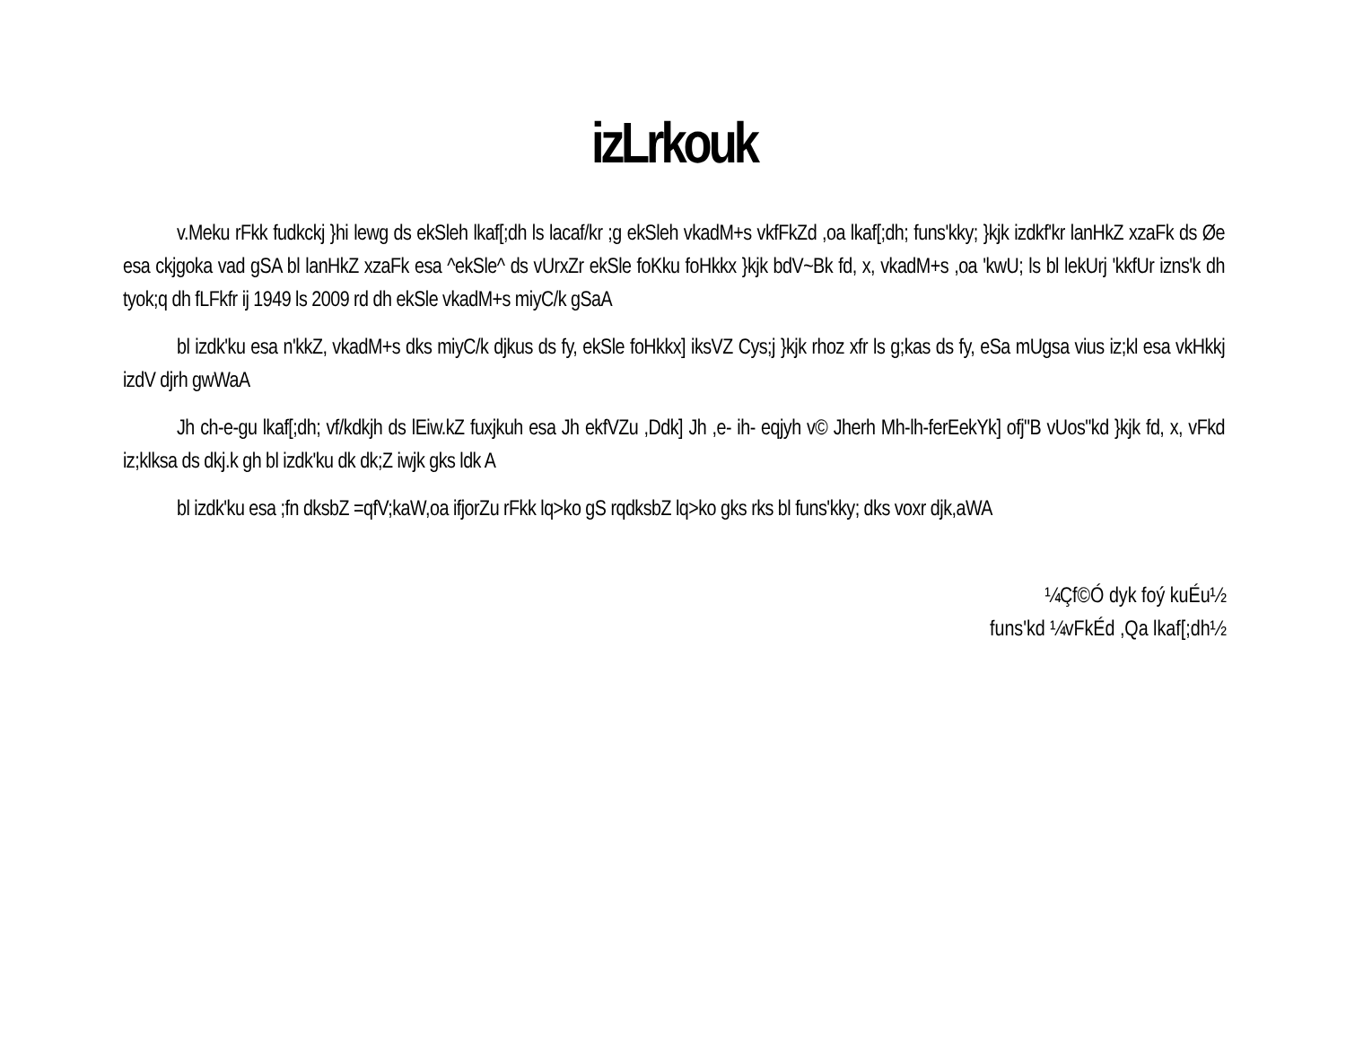izLrkouk
v.Meku rFkk fudkckj }hi lewg ds ekSleh lkaf[;dh ls lacaf/kr ;g ekSleh vkadM+s vkfFkZd ,oa lkaf[;dh; funs'kky; }kjk izdkf'kr lanHkZ xzaFk ds Øe esa ckjgoka vad gSA bl lanHkZ xzaFk esa ^ekSle^ ds vUrxZr ekSle foKku foHkkx }kjk bdV~Bk fd, x, vkadM+s ,oa 'kwU; ls bl lekUrj 'kkfUr izns'k dh tyok;q dh fLFkfr ij 1949 ls 2009 rd dh ekSle vkadM+s miyC/k gSaA
bl izdk'ku esa n'kkZ, vkadM+s dks miyC/k djkus ds fy, ekSle foHkkx] iksVZ Cys;j }kjk rhoz xfr ls g;kas ds fy, eSa mUgsa vius iz;kl esa vkHkkj izdV djrh gwWaA
Jh ch-e-gu lkaf[;dh; vf/kdkjh ds lEiw.kZ fuxjkuh esa Jh ekfVZu ,Ddk] Jh ,e- ih- eqjyh v© Jherh Mh-lh-ferEekYk] ofj"B vUos"kd }kjk fd, x, vFkd iz;klksa ds dkj.k gh bl izdk'ku dk dk;Z iwjk gks ldk A
bl izdk'ku esa ;fn dksbZ =qfV;kaW,oa ifjorZu rFkk lq>ko gS rqdksbZ lq>ko gks rks bl funs'kky; dks voxr djk,aWA
¼Çf©Ó dyk foý kuÉu½
funs'kd ¼vFkÉd ,Qa lkaf[;dh½